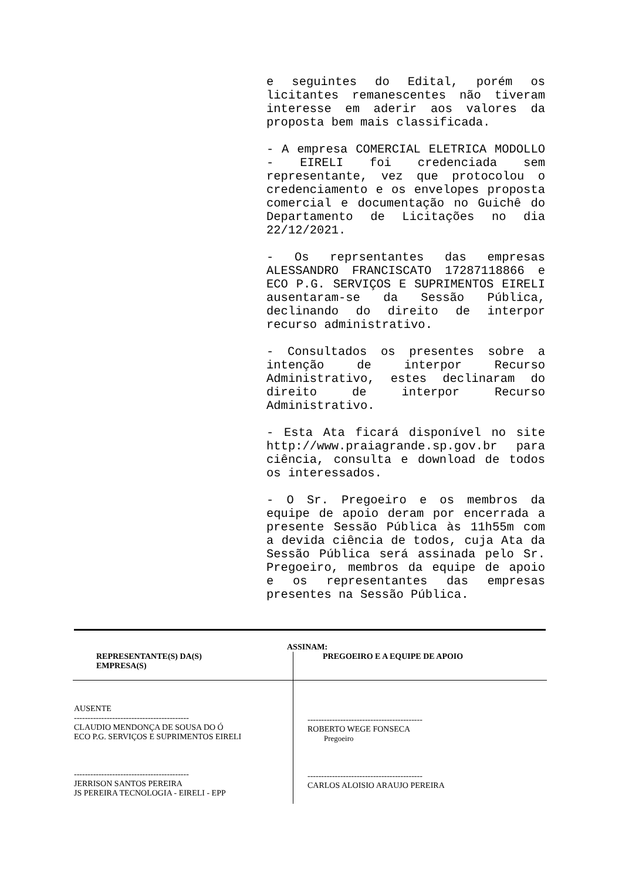e seguintes do Edital, porém os licitantes remanescentes não tiveram interesse em aderir aos valores da proposta bem mais classificada.
- A empresa COMERCIAL ELETRICA MODOLLO - EIRELI foi credenciada sem representante, vez que protocolou o credenciamento e os envelopes proposta comercial e documentação no Guichê do Departamento de Licitações no dia 22/12/2021.
- Os reprsentantes das empresas ALESSANDRO FRANCISCATO 17287118866 e ECO P.G. SERVIÇOS E SUPRIMENTOS EIRELI ausentaram-se da Sessão Pública, declinando do direito de interpor recurso administrativo.
- Consultados os presentes sobre a intenção de interpor Recurso Administrativo, estes declinaram do direito de interpor Recurso Administrativo.
- Esta Ata ficará disponível no site http://www.praiagrande.sp.gov.br para ciência, consulta e download de todos os interessados.
- O Sr. Pregoeiro e os membros da equipe de apoio deram por encerrada a presente Sessão Pública às 11h55m com a devida ciência de todos, cuja Ata da Sessão Pública será assinada pelo Sr. Pregoeiro, membros da equipe de apoio e os representantes das empresas presentes na Sessão Pública.
ASSINAM:
| REPRESENTANTE(S) DA(S) EMPRESA(S) | PREGOEIRO E A EQUIPE DE APOIO |
| AUSENTE ------------------------------------------ CLAUDIO MENDONÇA DE SOUSA DO Ó ECO P.G. SERVIÇOS E SUPRIMENTOS EIRELI ------------------------------------------ JERRISON SANTOS PEREIRA JS PEREIRA TECNOLOGIA - EIRELI - EPP | ------------------------------------------ ROBERTO WEGE FONSECA Pregoeiro ------------------------------------------ CARLOS ALOISIO ARAUJO PEREIRA |